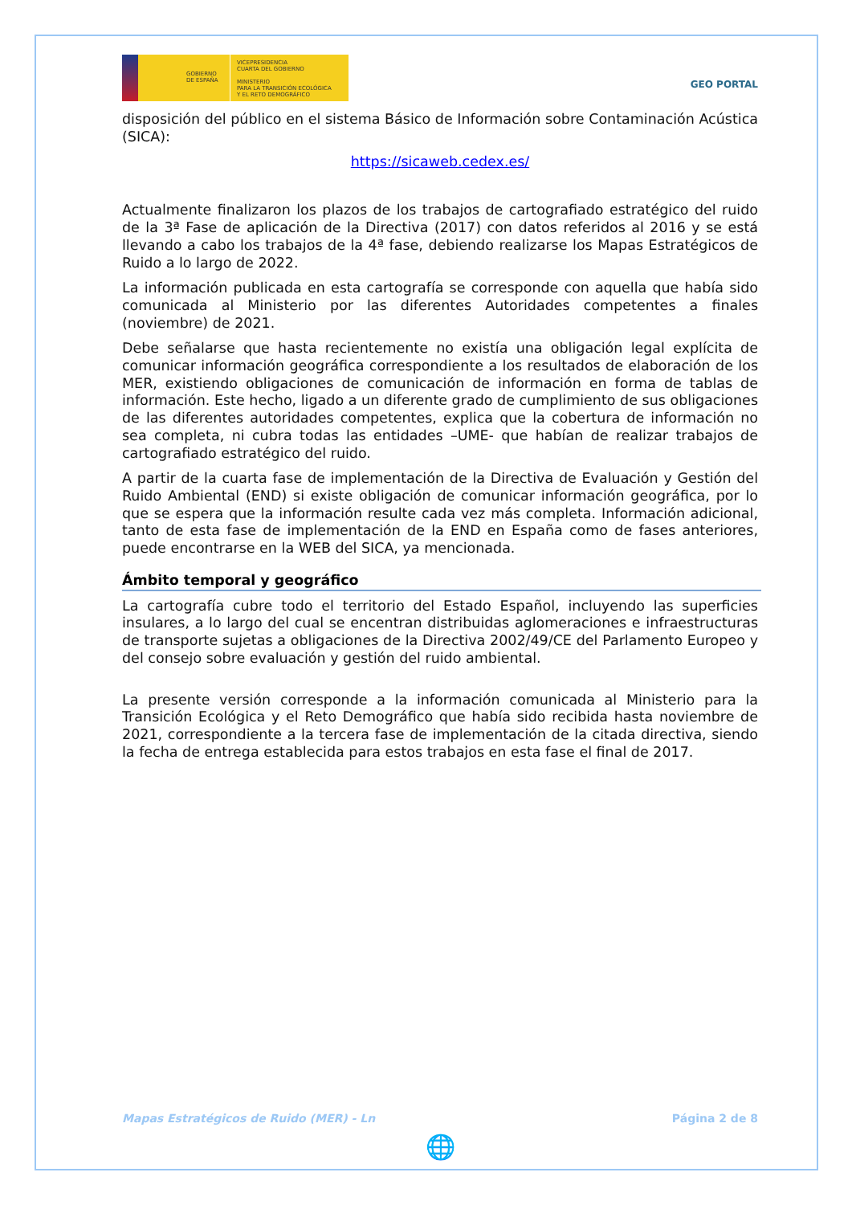GOBIERNO
DE ESPAÑA
VICEPRESIDENCIA
CUARTA DEL GOBIERNO
MINISTERIO
PARA LA TRANSICIÓN ECOLÓGICA
Y EL RETO DEMOGRÁFICO
GEO PORTAL
disposición del público en el sistema Básico de Información sobre Contaminación Acústica (SICA):
https://sicaweb.cedex.es/
Actualmente finalizaron los plazos de los trabajos de cartografiado estratégico del ruido de la 3ª Fase de aplicación de la Directiva (2017) con datos referidos al 2016 y se está llevando a cabo los trabajos de la 4ª fase, debiendo realizarse los Mapas Estratégicos de Ruido a lo largo de 2022.
La información publicada en esta cartografía se corresponde con aquella que había sido comunicada al Ministerio por las diferentes Autoridades competentes a finales (noviembre) de 2021.
Debe señalarse que hasta recientemente no existía una obligación legal explícita de comunicar información geográfica correspondiente a los resultados de elaboración de los MER, existiendo obligaciones de comunicación de información en forma de tablas de información. Este hecho, ligado a un diferente grado de cumplimiento de sus obligaciones de las diferentes autoridades competentes, explica que la cobertura de información no sea completa, ni cubra todas las entidades –UME- que habían de realizar trabajos de cartografiado estratégico del ruido.
A partir de la cuarta fase de implementación de la Directiva de Evaluación y Gestión del Ruido Ambiental (END) si existe obligación de comunicar información geográfica, por lo que se espera que la información resulte cada vez más completa. Información adicional, tanto de esta fase de implementación de la END en España como de fases anteriores, puede encontrarse en la WEB del SICA, ya mencionada.
Ámbito temporal y geográfico
La cartografía cubre todo el territorio del Estado Español, incluyendo las superficies insulares, a lo largo del cual se encentran distribuidas aglomeraciones e infraestructuras de transporte sujetas a obligaciones de la Directiva 2002/49/CE del Parlamento Europeo y del consejo sobre evaluación y gestión del ruido ambiental.
La presente versión corresponde a la información comunicada al Ministerio para la Transición Ecológica y el Reto Demográfico que había sido recibida hasta noviembre de 2021, correspondiente a la tercera fase de implementación de la citada directiva, siendo la fecha de entrega establecida para estos trabajos en esta fase el final de 2017.
Mapas Estratégicos de Ruido (MER) - Ln Página 2 de 8
🌐